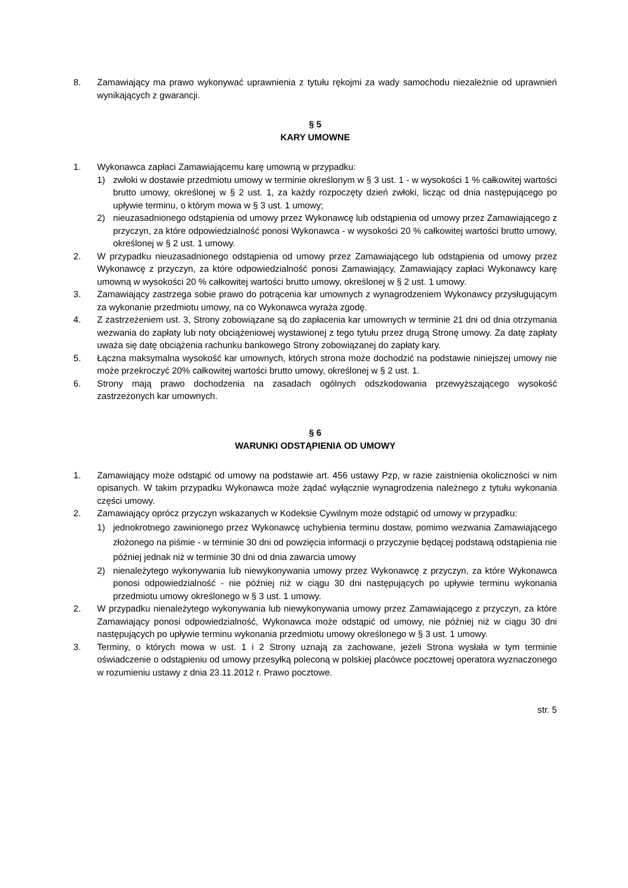8. Zamawiający ma prawo wykonywać uprawnienia z tytułu rękojmi za wady samochodu niezależnie od uprawnień wynikających z gwarancji.
§ 5
KARY UMOWNE
1. Wykonawca zapłaci Zamawiającemu karę umowną w przypadku:
1) zwłoki w dostawie przedmiotu umowy w terminie określonym w § 3 ust. 1 - w wysokości 1 % całkowitej wartości brutto umowy, określonej w § 2 ust. 1, za każdy rozpoczęty dzień zwłoki, licząc od dnia następującego po upływie terminu, o którym mowa w § 3 ust. 1 umowy;
2) nieuzasadnionego odstąpienia od umowy przez Wykonawcę lub odstąpienia od umowy przez Zamawiającego z przyczyn, za które odpowiedzialność ponosi Wykonawca - w wysokości 20 % całkowitej wartości brutto umowy, określonej w § 2 ust. 1 umowy.
2. W przypadku nieuzasadnionego odstąpienia od umowy przez Zamawiającego lub odstąpienia od umowy przez Wykonawcę z przyczyn, za które odpowiedzialność ponosi Zamawiający, Zamawiający zapłaci Wykonawcy karę umowną w wysokości 20 % całkowitej wartości brutto umowy, określonej w § 2 ust. 1 umowy.
3. Zamawiający zastrzega sobie prawo do potrącenia kar umownych z wynagrodzeniem Wykonawcy przysługującym za wykonanie przedmiotu umowy, na co Wykonawca wyraża zgodę.
4. Z zastrzeżeniem ust. 3, Strony zobowiązane są do zapłacenia kar umownych w terminie 21 dni od dnia otrzymania wezwania do zapłaty lub noty obciążeniowej wystawionej z tego tytułu przez drugą Stronę umowy. Za datę zapłaty uważa się datę obciążenia rachunku bankowego Strony zobowiązanej do zapłaty kary.
5. Łączna maksymalna wysokość kar umownych, których strona może dochodzić na podstawie niniejszej umowy nie może przekroczyć 20% całkowitej wartości brutto umowy, określonej w § 2 ust. 1.
6. Strony mają prawo dochodzenia na zasadach ogólnych odszkodowania przewyższającego wysokość zastrzeżonych kar umownych.
§ 6
WARUNKI ODSTĄPIENIA OD UMOWY
1. Zamawiający może odstąpić od umowy na podstawie art. 456 ustawy Pzp, w razie zaistnienia okoliczności w nim opisanych. W takim przypadku Wykonawca może żądać wyłącznie wynagrodzenia należnego z tytułu wykonania części umowy.
2. Zamawiający oprócz przyczyn wskazanych w Kodeksie Cywilnym może odstąpić od umowy w przypadku:
1) jednokrotnego zawinionego przez Wykonawcę uchybienia terminu dostaw, pomimo wezwania Zamawiającego złożonego na piśmie - w terminie 30 dni od powzięcia informacji o przyczynie będącej podstawą odstąpienia nie później jednak niż w terminie 30 dni od dnia zawarcia umowy
2) nienależytego wykonywania lub niewykonywania umowy przez Wykonawcę z przyczyn, za które Wykonawca ponosi odpowiedzialność - nie później niż w ciągu 30 dni następujących po upływie terminu wykonania przedmiotu umowy określonego w § 3 ust. 1 umowy.
2. W przypadku nienależytego wykonywania lub niewykonywania umowy przez Zamawiającego z przyczyn, za które Zamawiający ponosi odpowiedzialność, Wykonawca może odstąpić od umowy, nie później niż w ciągu 30 dni następujących po upływie terminu wykonania przedmiotu umowy określonego w § 3 ust. 1 umowy.
3. Terminy, o których mowa w ust. 1 i 2 Strony uznają za zachowane, jeżeli Strona wysłała w tym terminie oświadczenie o odstąpieniu od umowy przesyłką poleconą w polskiej placówce pocztowej operatora wyznaczonego w rozumieniu ustawy z dnia 23.11.2012 r. Prawo pocztowe.
str. 5